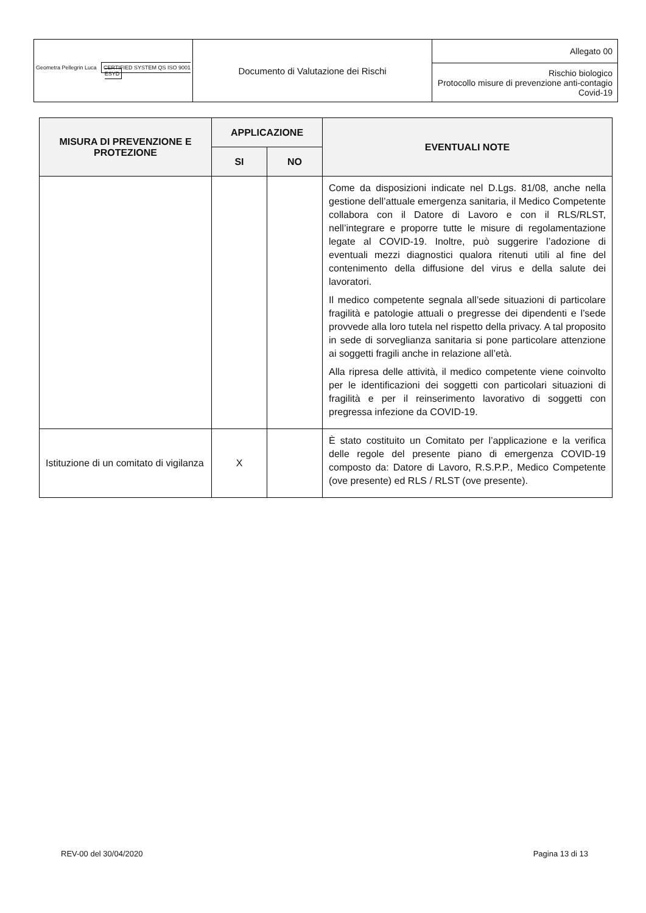| Geometra Pellegrin Luca CERTIFIED SYSTEM QS ISO 9001 ESYD | Documento di Valutazione dei Rischi | Allegato 00 |
| | | Rischio biologico Protocollo misure di prevenzione anti-contagio Covid-19 |
| MISURA DI PREVENZIONE E PROTEZIONE | APPLICAZIONE | | EVENTUALI NOTE |
| --- | --- | --- | --- |
| | SI | NO | |
| | | | Come da disposizioni indicate nel D.Lgs. 81/08, anche nella gestione dell’attuale emergenza sanitaria, il Medico Competente collabora con il Datore di Lavoro e con il RLS/RLST, nell’integrare e proporre tutte le misure di regolamentazione legate al COVID-19. Inoltre, può suggerire l’adozione di eventuali mezzi diagnostici qualora ritenuti utili al fine del contenimento della diffusione del virus e della salute dei lavoratori. Il medico competente segnala all’sede situazioni di particolare fragilità e patologie attuali o pregresse dei dipendenti e l’sede provvede alla loro tutela nel rispetto della privacy. A tal proposito in sede di sorveglianza sanitaria si pone particolare attenzione ai soggetti fragili anche in relazione all’età. Alla ripresa delle attività, il medico competente viene coinvolto per le identificazioni dei soggetti con particolari situazioni di fragilità e per il reinserimento lavorativo di soggetti con pregressa infezione da COVID-19. |
| Istituzione di un comitato di vigilanza | X | | È stato costituito un Comitato per l’applicazione e la verifica delle regole del presente piano di emergenza COVID-19 composto da: Datore di Lavoro, R.S.P.P., Medico Competente (ove presente) ed RLS / RLST (ove presente). |
REV-00 del 30/04/2020 Pagina 13 di 13